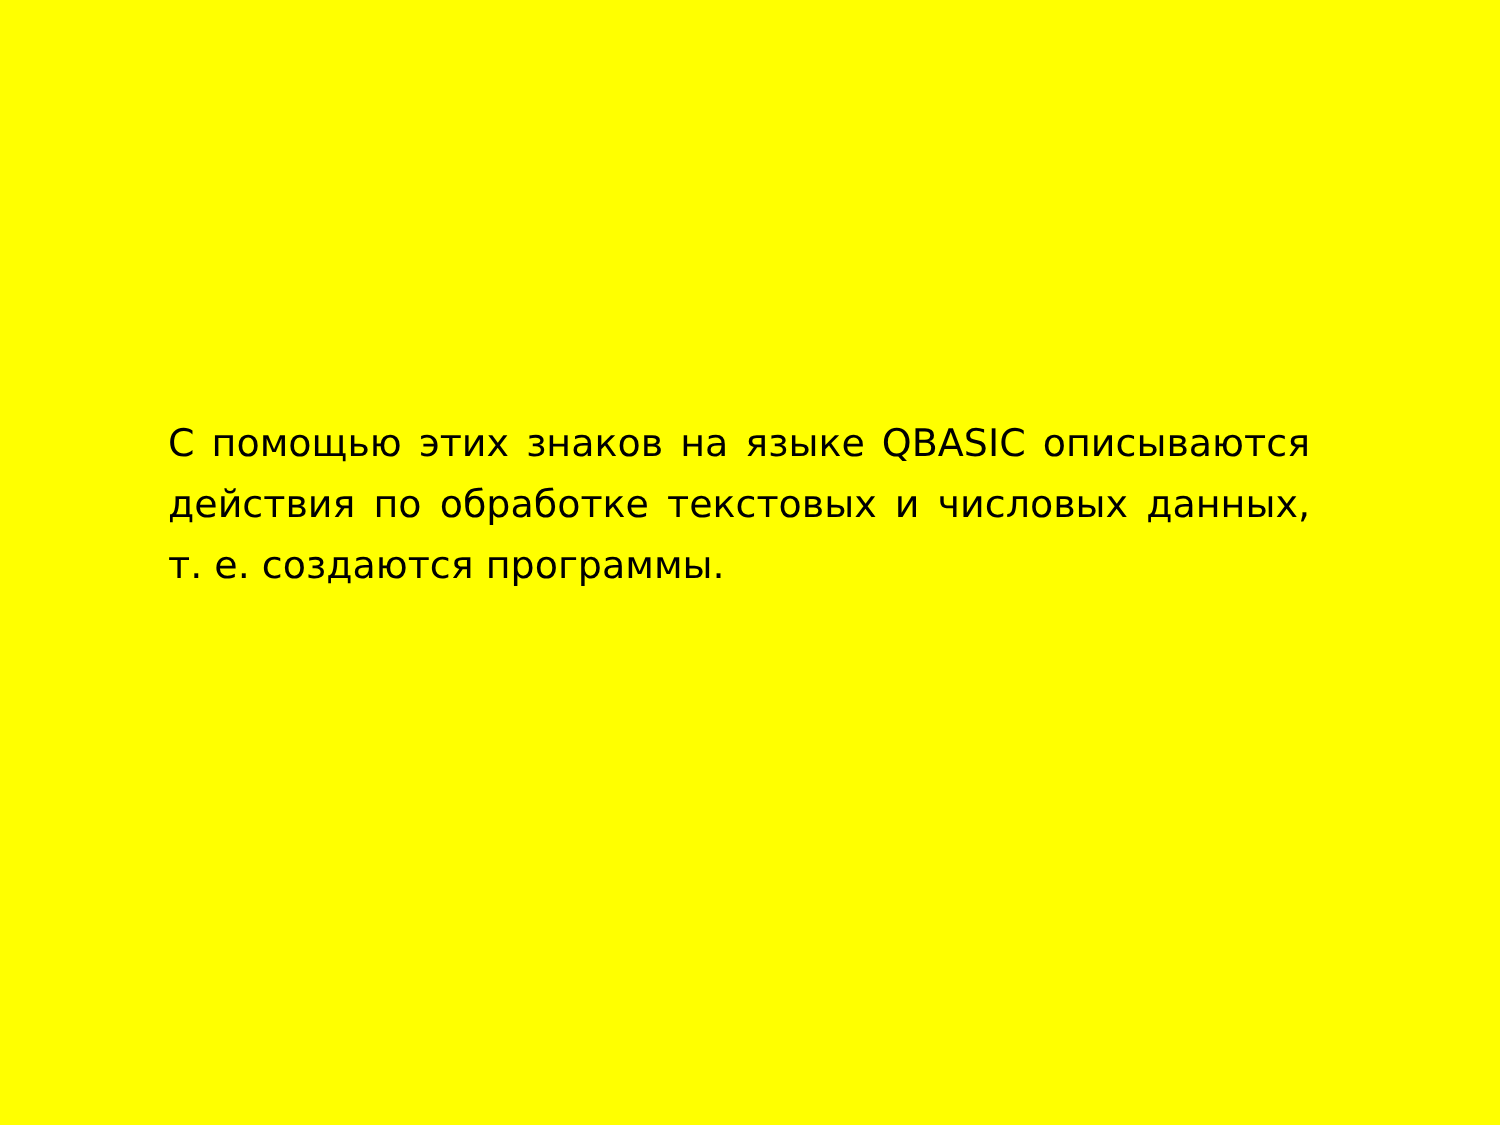С помощью этих знаков на языке QBASIC описываются действия по обработке текстовых и числовых данных, т. е. создаются программы.